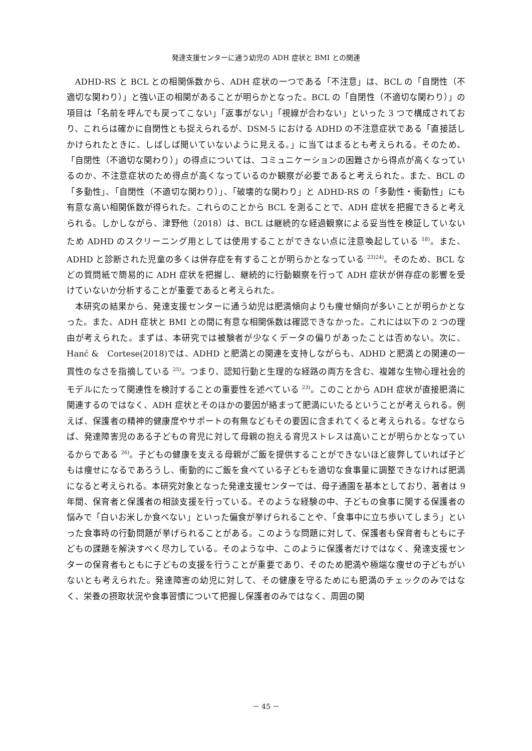発達支援センターに通う幼児の ADH 症状と BMI との関連
ADHD-RS と BCL との相関係数から、ADH 症状の一つである「不注意」は、BCL の「自閉性（不適切な関わり）」と強い正の相関があることが明らかとなった。BCL の「自閉性（不適切な関わり）」の項目は「名前を呼んでも戻ってこない」「返事がない」「視線が合わない」といった 3 つで構成されており、これらは確かに自閉性とも捉えられるが、DSM-5 における ADHD の不注意症状である「直接話しかけられたときに、しばしば聞いていないように見える。」に当てはまるとも考えられる。そのため、「自閉性（不適切な関わり）」の得点については、コミュニケーションの困難さから得点が高くなっているのか、不注意症状のため得点が高くなっているのか観察が必要であると考えられた。また、BCL の「多動性」、「自閉性（不適切な関わり）」、「破壊的な関わり」と ADHD-RS の「多動性・衝動性」にも有意な高い相関係数が得られた。これらのことから BCL を測ることで、ADH 症状を把握できると考えられる。しかしながら、津野他（2018）は、BCL は継続的な経過観察による妥当性を検証していないため ADHD のスクリーニング用としては使用することができない点に注意喚起している <sup>18)</sup>。また、ADHD と診断された児童の多くは併存症を有することが明らかとなっている <sup>23)24)</sup>。そのため、BCL などの質問紙で簡易的に ADH 症状を把握し、継続的に行動観察を行って ADH 症状が併存症の影響を受けていないか分析することが重要であると考えられた。
本研究の結果から、発達支援センターに通う幼児は肥満傾向よりも痩せ傾向が多いことが明らかとなった。また、ADH 症状と BMI との間に有意な相関係数は確認できなかった。これには以下の 2 つの理由が考えられた。まずは、本研究では被験者が少なくデータの偏りがあったことは否めない。次に、Hanć &　Cortese(2018)では、ADHD と肥満との関連を支持しながらも、ADHD と肥満との関連の一貫性のなさを指摘している <sup>25)</sup>。つまり、認知行動と生理的な経路の両方を含む、複雑な生物心理社会的モデルにたって関連性を検討することの重要性を述べている <sup>23)</sup>。このことから ADH 症状が直接肥満に関連するのではなく、ADH 症状とそのほかの要因が絡まって肥満にいたるということが考えられる。例えば、保護者の精神的健康度やサポートの有無などもその要因に含まれてくると考えられる。なぜならば、発達障害児のある子どもの育児に対して母親の抱える育児ストレスは高いことが明らかとなっているからである <sup>26)</sup>。子どもの健康を支える母親がご飯を提供することができないほど疲弊していれば子どもは痩せになるであろうし、衝動的にご飯を食べている子どもを適切な食事量に調整できなければ肥満になると考えられる。本研究対象となった発達支援センターでは、母子通園を基本としており、著者は 9 年間、保育者と保護者の相談支援を行っている。そのような経験の中、子どもの食事に関する保護者の悩みで「白いお米しか食べない」といった偏食が挙げられることや、「食事中に立ち歩いてしまう」といった食事時の行動問題が挙げられることがある。このような問題に対して、保護者も保育者もともに子どもの課題を解決すべく尽力している。そのような中、このように保護者だけではなく、発達支援センターの保育者もともに子どもの支援を行うことが重要であり、そのため肥満や極端な痩せの子どもがいないとも考えられた。発達障害の幼児に対して、その健康を守るためにも肥満のチェックのみではなく、栄養の摂取状況や食事習慣について把握し保護者のみではなく、周囲の関
－ 45 －